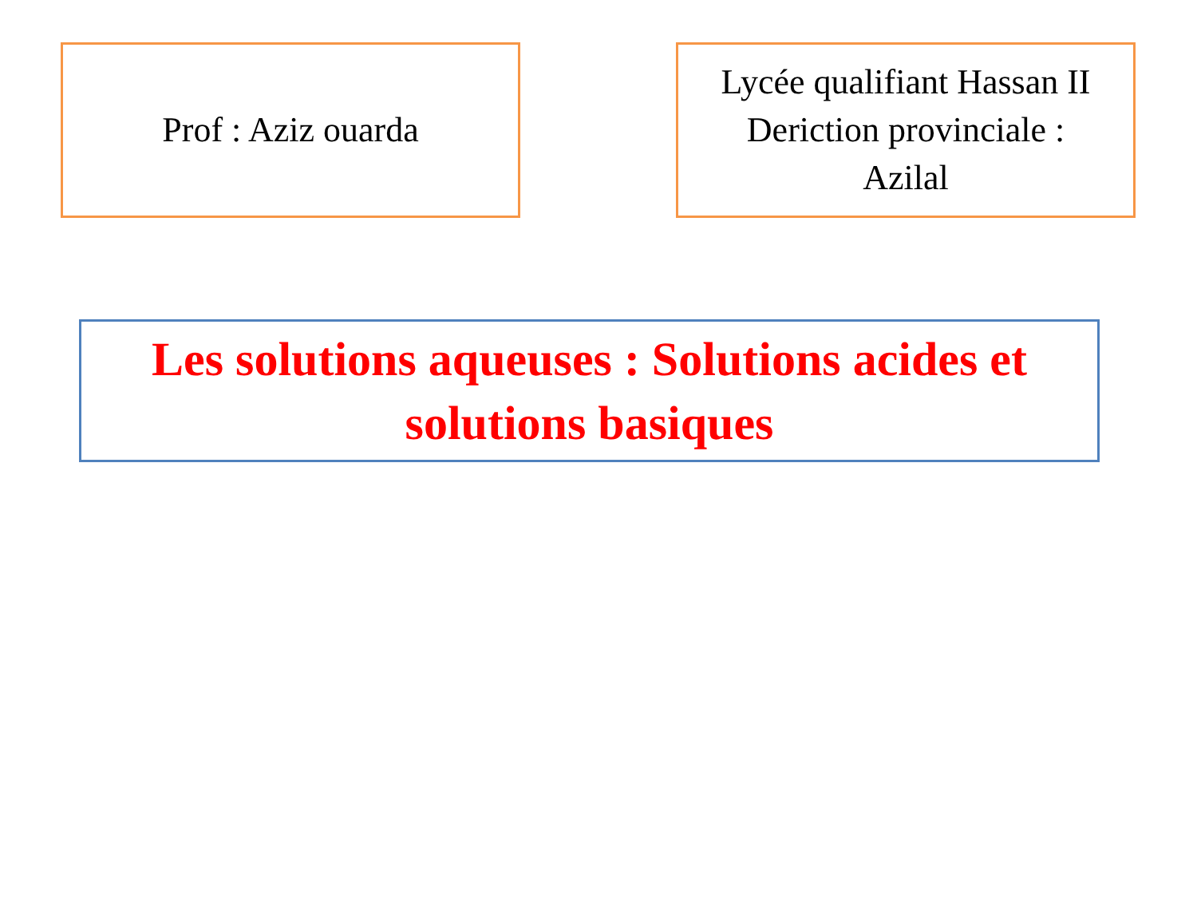Prof : Aziz ouarda Lycée qualifiant Hassan II
Deriction provinciale :
Azilal
Les solutions aqueuses : Solutions acides et
solutions basiques